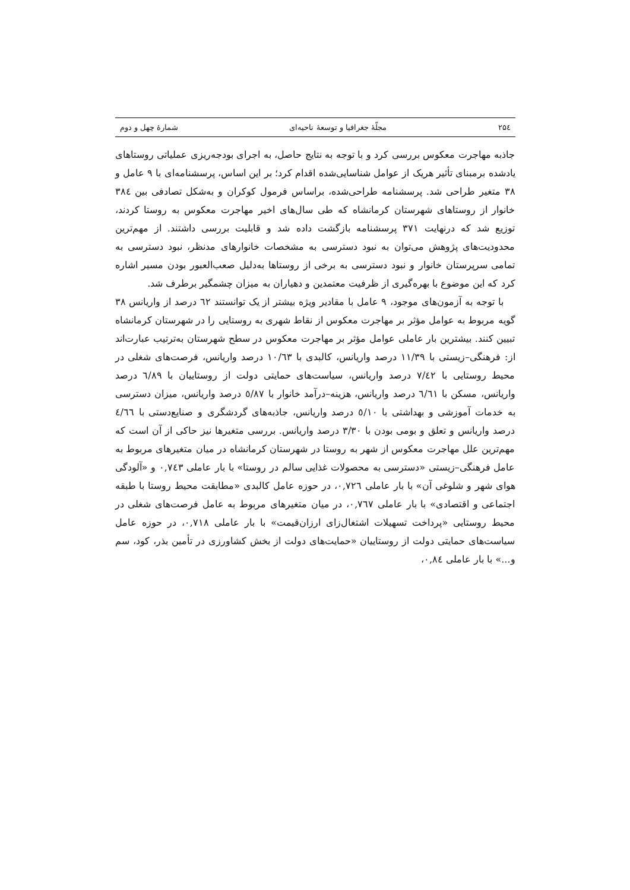۲۵٤ مجلّۀ جغرافیا و توسعۀ ناحیه‌ای شمارۀ چهل و دوم
جاذبه مهاجرت معکوس بررسی کرد و با توجه به نتایج حاصل، به اجرای بودجه‌ریزی عملیاتی روستاهای یادشده برمبنای تأثیر هریک از عوامل شناسایی‌شده اقدام کرد؛ بر این اساس، پرسشنامه‌ای با ۹ عامل و ۳۸ متغیر طراحی شد. پرسشنامه طراحی‌شده، براساس فرمول کوکران و به‌شکل تصادفی بین ۳۸٤ خانوار از روستاهای شهرستان کرمانشاه که طی سال‌های اخیر مهاجرت معکوس به روستا کردند، توزیع شد که درنهایت ۳۷۱ پرسشنامه بازگشت داده شد و قابلیت بررسی داشتند. از مهم‌ترین محدودیت‌های پژوهش می‌توان به نبود دسترسی به مشخصات خانوارهای مدنظر، نبود دسترسی به تمامی سرپرستان خانوار و نبود دسترسی به برخی از روستاها به‌دلیل صعب‌العبور بودن مسیر اشاره کرد که این موضوع با بهره‌گیری از ظرفیت معتمدین و دهیاران به میزان چشمگیر برطرف شد.
با توجه به آزمون‌های موجود، ۹ عامل با مقادیر ویژه بیشتر از یک توانستند ٦۲ درصد از واریانس ۳۸ گویه مربوط به عوامل مؤثر بر مهاجرت معکوس از نقاط شهری به روستایی را در شهرستان کرمانشاه تبیین کنند. بیشترین بار عاملی عوامل مؤثر بر مهاجرت معکوس در سطح شهرستان به‌ترتیب عبارت‌اند از: فرهنگی–زیستی با ۱۱/۳۹ درصد واریانس، کالبدی با ۱۰/٦۳ درصد واریانس، فرصت‌های شغلی در محیط روستایی با ۷/٤۲ درصد واریانس، سیاست‌های حمایتی دولت از روستاییان با ٦/۸۹ درصد واریانس، مسکن با ٦/٦۱ درصد واریانس، هزینه–درآمد خانوار با ٥/۸۷ درصد واریانس، میزان دسترسی به خدمات آموزشی و بهداشتی با ٥/۱۰ درصد واریانس، جاذبه‌های گردشگری و صنایع‌دستی با ٤/٦٦ درصد واریانس و تعلق و بومی بودن با ۳/۳۰ درصد واریانس. بررسی متغیرها نیز حاکی از آن است که مهم‌ترین علل مهاجرت معکوس از شهر به روستا در شهرستان کرمانشاه در میان متغیرهای مربوط به عامل فرهنگی–زیستی «دسترسی به محصولات غذایی سالم در روستا» با بار عاملی ۰,۷٤۳ و «آلودگی هوای شهر و شلوغی آن» با بار عاملی ۰,۷۲٦، در حوزه عامل کالبدی «مطابقت محیط روستا با طبقه اجتماعی و اقتصادی» با بار عاملی ۰,۷٦۷، در میان متغیرهای مربوط به عامل فرصت‌های شغلی در محیط روستایی «پرداخت تسهیلات اشتغال‌زای ارزان‌قیمت» با بار عاملی ۰,۷۱۸، در حوزه عامل سیاست‌های حمایتی دولت از روستاییان «حمایت‌های دولت از بخش کشاورزی در تأمین بذر، کود، سم و...» با بار عاملی ۰,۸٤،